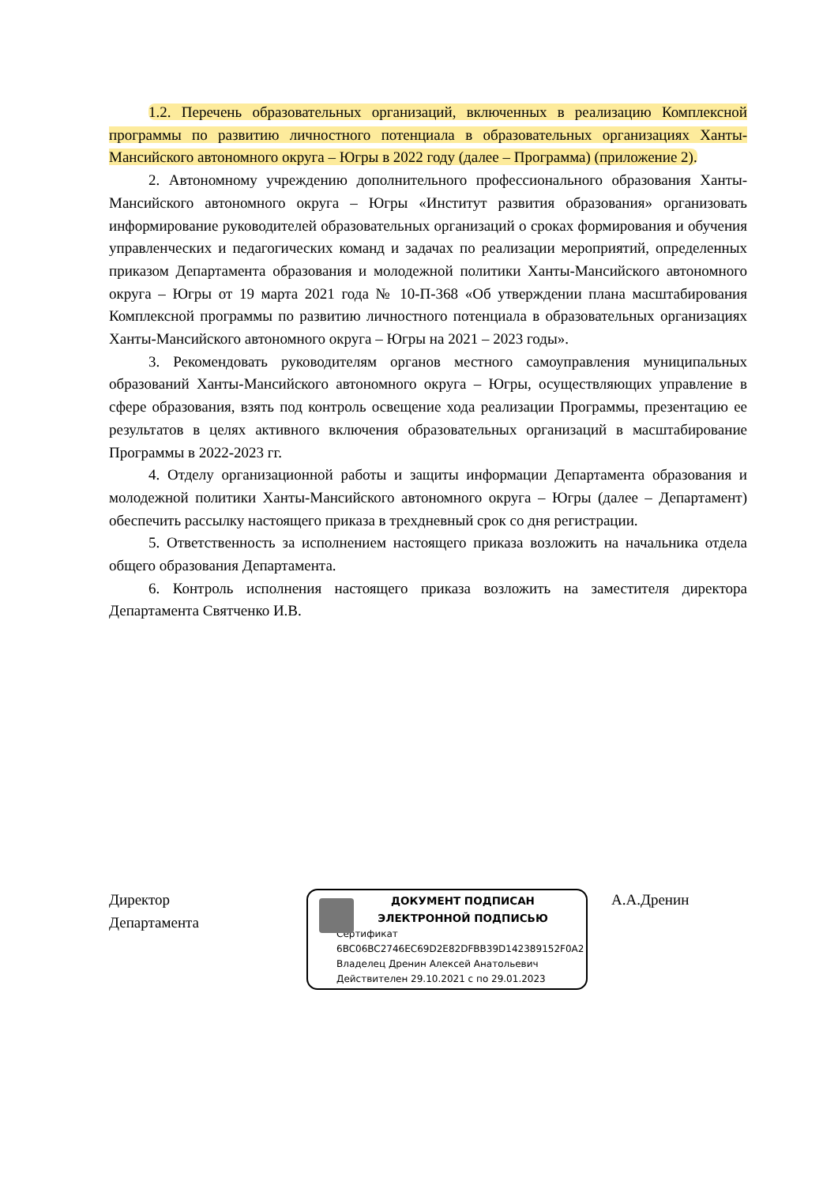1.2. Перечень образовательных организаций, включенных в реализацию Комплексной программы по развитию личностного потенциала в образовательных организациях Ханты-Мансийского автономного округа – Югры в 2022 году (далее – Программа) (приложение 2).
2. Автономному учреждению дополнительного профессионального образования Ханты-Мансийского автономного округа – Югры «Институт развития образования» организовать информирование руководителей образовательных организаций о сроках формирования и обучения управленческих и педагогических команд и задачах по реализации мероприятий, определенных приказом Департамента образования и молодежной политики Ханты-Мансийского автономного округа – Югры от 19 марта 2021 года № 10-П-368 «Об утверждении плана масштабирования Комплексной программы по развитию личностного потенциала в образовательных организациях Ханты-Мансийского автономного округа – Югры на 2021 – 2023 годы».
3. Рекомендовать руководителям органов местного самоуправления муниципальных образований Ханты-Мансийского автономного округа – Югры, осуществляющих управление в сфере образования, взять под контроль освещение хода реализации Программы, презентацию ее результатов в целях активного включения образовательных организаций в масштабирование Программы в 2022-2023 гг.
4. Отделу организационной работы и защиты информации Департамента образования и молодежной политики Ханты-Мансийского автономного округа – Югры (далее – Департамент) обеспечить рассылку настоящего приказа в трехдневный срок со дня регистрации.
5. Ответственность за исполнением настоящего приказа возложить на начальника отдела общего образования Департамента.
6. Контроль исполнения настоящего приказа возложить на заместителя директора Департамента Святченко И.В.
Директор
Департамента
ДОКУМЕНТ ПОДПИСАН
ЭЛЕКТРОННОЙ ПОДПИСЬЮ
Сертификат
6BC06BC2746EC69D2E82DFBB39D142389152F0A2
Владелец Дренин Алексей Анатольевич
Действителен 29.10.2021 с по 29.01.2023
А.А.Дренин